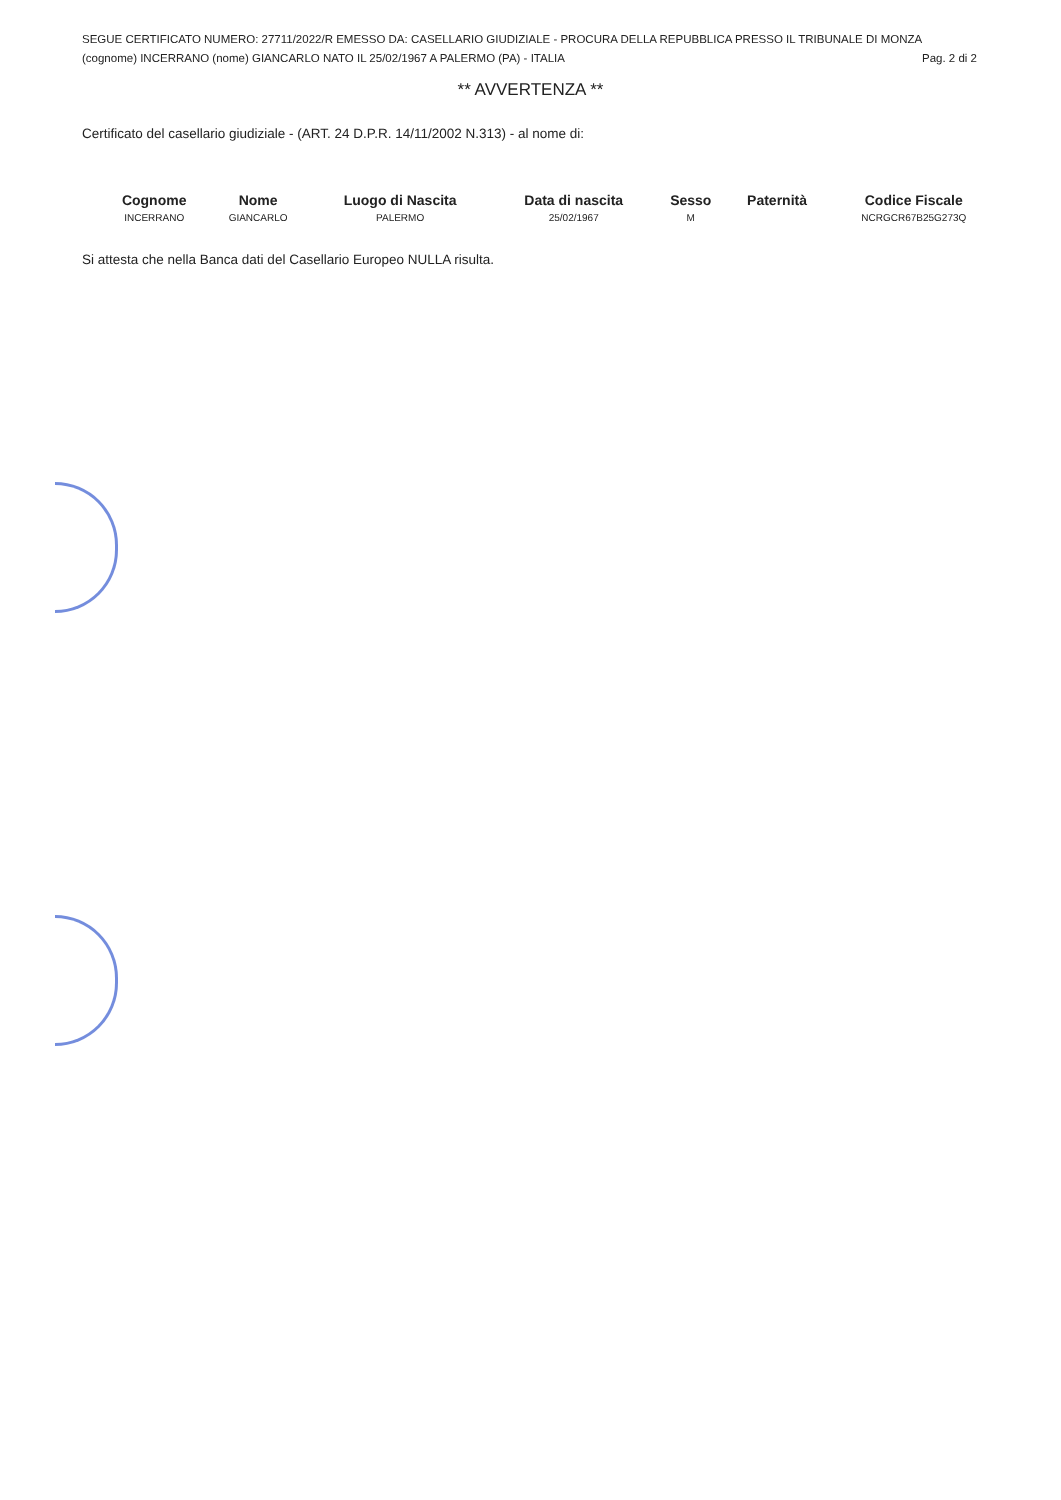SEGUE CERTIFICATO NUMERO: 27711/2022/R EMESSO DA: CASELLARIO GIUDIZIALE - PROCURA DELLA REPUBBLICA PRESSO IL TRIBUNALE DI MONZA
(cognome) INCERRANO (nome) GIANCARLO NATO IL 25/02/1967 A PALERMO (PA) - ITALIA Pag. 2 di 2
** AVVERTENZA **
Certificato del casellario giudiziale - (ART. 24 D.P.R. 14/11/2002 N.313) - al nome di:
| Cognome | Nome | Luogo di Nascita | Data di nascita | Sesso | Paternità | Codice Fiscale |
| --- | --- | --- | --- | --- | --- | --- |
| INCERRANO | GIANCARLO | PALERMO | 25/02/1967 | M | | NCRGCR67B25G273Q |
Si attesta che nella Banca dati del Casellario Europeo NULLA risulta.